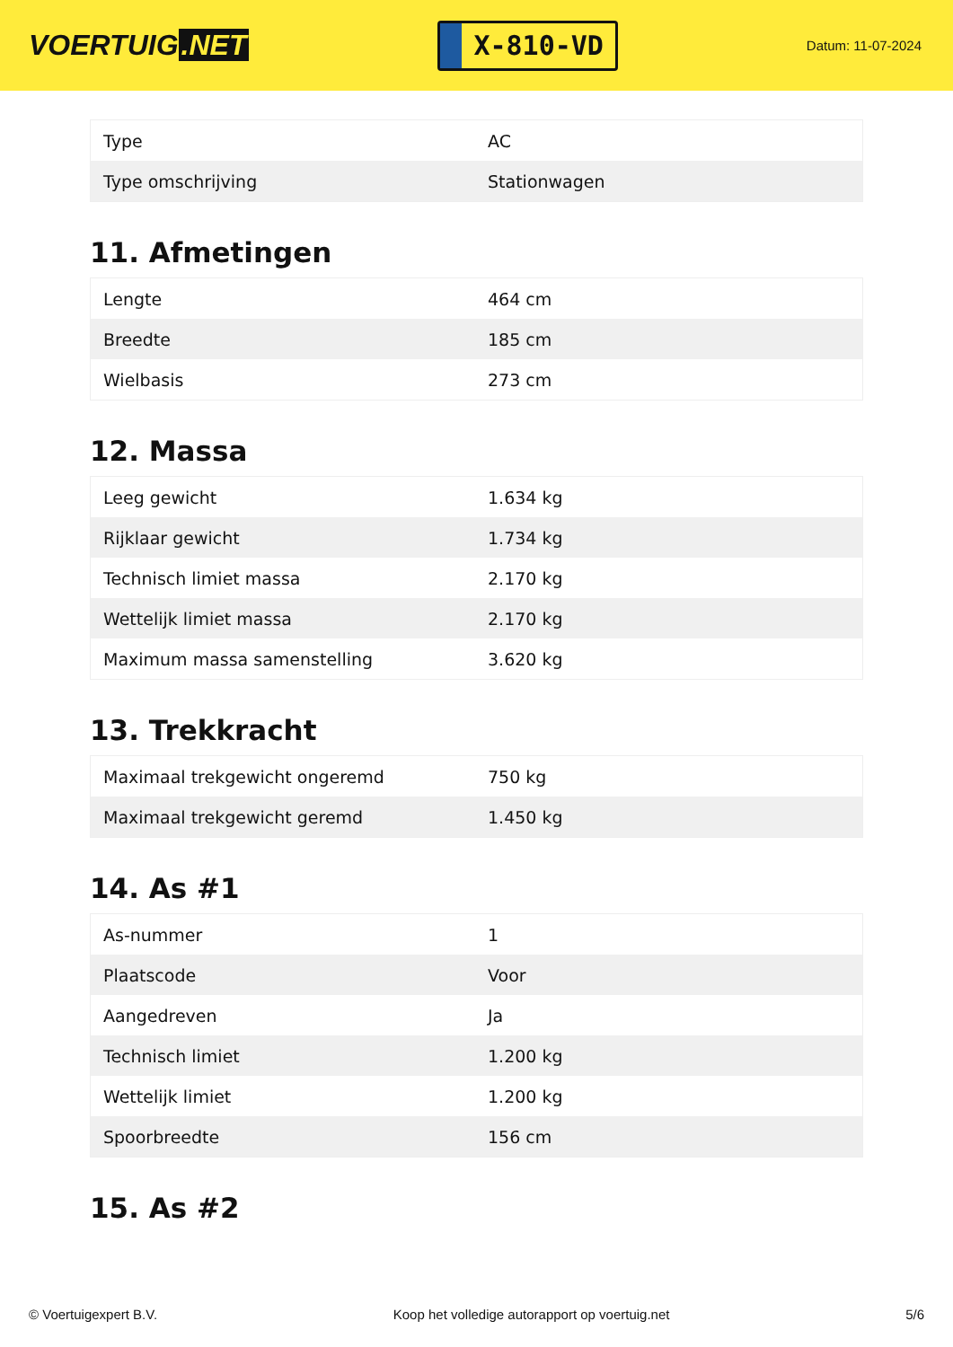VOERTUIG.NET
X-810-VD
Datum: 11-07-2024
| Type | AC |
| Type omschrijving | Stationwagen |
11. Afmetingen
| Lengte | 464 cm |
| Breedte | 185 cm |
| Wielbasis | 273 cm |
12. Massa
| Leeg gewicht | 1.634 kg |
| Rijklaar gewicht | 1.734 kg |
| Technisch limiet massa | 2.170 kg |
| Wettelijk limiet massa | 2.170 kg |
| Maximum massa samenstelling | 3.620 kg |
13. Trekkracht
| Maximaal trekgewicht ongeremd | 750 kg |
| Maximaal trekgewicht geremd | 1.450 kg |
14. As #1
| As-nummer | 1 |
| Plaatscode | Voor |
| Aangedreven | Ja |
| Technisch limiet | 1.200 kg |
| Wettelijk limiet | 1.200 kg |
| Spoorbreedte | 156 cm |
15. As #2
© Voertuigexpert B.V. Koop het volledige autorapport op voertuig.net 5/6